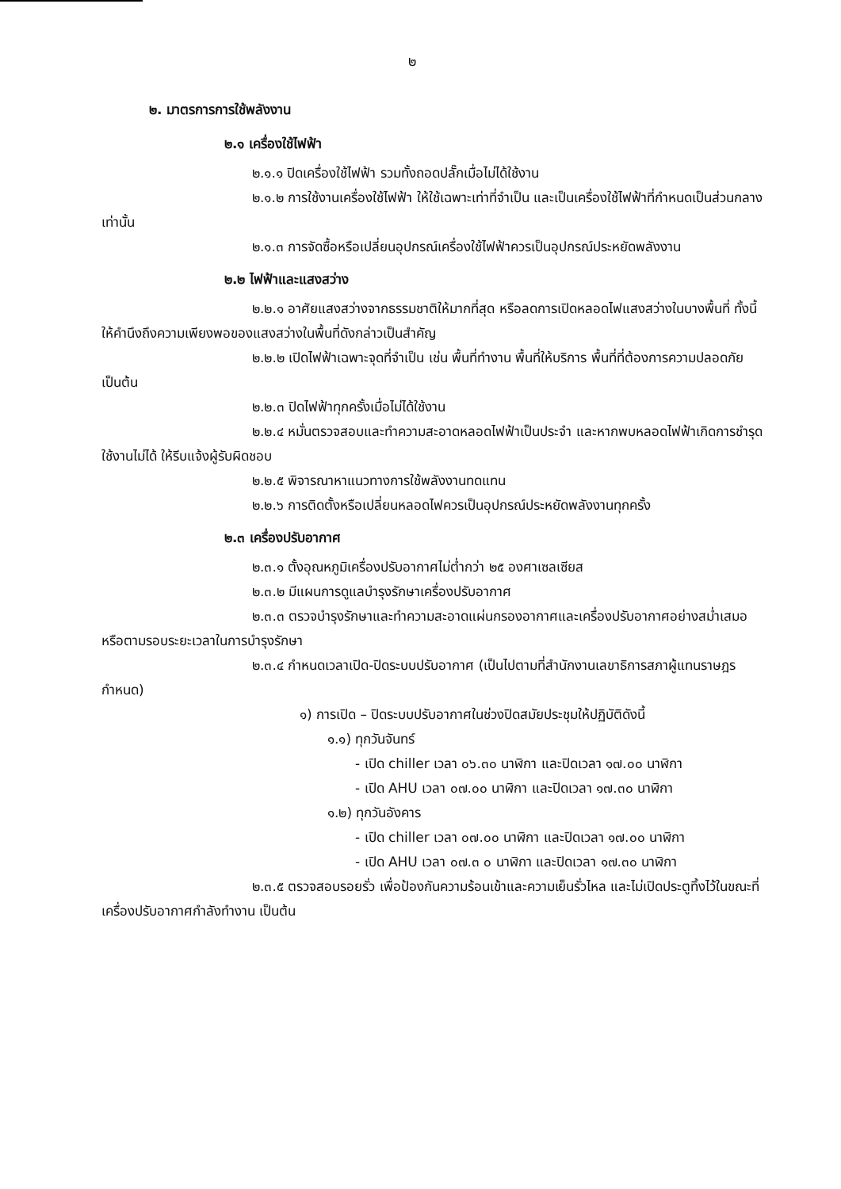๒
๒. มาตรการการใช้พลังงาน
๒.๑ เครื่องใช้ไฟฟ้า
๒.๑.๑ ปิดเครื่องใช้ไฟฟ้า รวมทั้งถอดปลั๊กเมื่อไม่ได้ใช้งาน
๒.๑.๒ การใช้งานเครื่องใช้ไฟฟ้า ให้ใช้เฉพาะเท่าที่จำเป็น และเป็นเครื่องใช้ไฟฟ้าที่กำหนดเป็นส่วนกลางเท่านั้น
๒.๑.๓ การจัดซื้อหรือเปลี่ยนอุปกรณ์เครื่องใช้ไฟฟ้าควรเป็นอุปกรณ์ประหยัดพลังงาน
๒.๒ ไฟฟ้าและแสงสว่าง
๒.๒.๑ อาศัยแสงสว่างจากธรรมชาติให้มากที่สุด หรือลดการเปิดหลอดไฟแสงสว่างในบางพื้นที่ ทั้งนี้ ให้คำนึงถึงความเพียงพอของแสงสว่างในพื้นที่ดังกล่าวเป็นสำคัญ
๒.๒.๒ เปิดไฟฟ้าเฉพาะจุดที่จำเป็น เช่น พื้นที่ทำงาน พื้นที่ให้บริการ พื้นที่ที่ต้องการความปลอดภัย เป็นต้น
๒.๒.๓ ปิดไฟฟ้าทุกครั้งเมื่อไม่ได้ใช้งาน
๒.๒.๔ หมั่นตรวจสอบและทำความสะอาดหลอดไฟฟ้าเป็นประจำ และหากพบหลอดไฟฟ้าเกิดการชำรุดใช้งานไม่ได้ ให้รีบแจ้งผู้รับผิดชอบ
๒.๒.๕ พิจารณาหาแนวทางการใช้พลังงานทดแทน
๒.๒.๖ การติดตั้งหรือเปลี่ยนหลอดไฟควรเป็นอุปกรณ์ประหยัดพลังงานทุกครั้ง
๒.๓ เครื่องปรับอากาศ
๒.๓.๑ ตั้งอุณหภูมิเครื่องปรับอากาศไม่ต่ำกว่า ๒๕ องศาเซลเซียส
๒.๓.๒ มีแผนการดูแลบำรุงรักษาเครื่องปรับอากาศ
๒.๓.๓ ตรวจบำรุงรักษาและทำความสะอาดแผ่นกรองอากาศและเครื่องปรับอากาศอย่างสม่ำเสมอหรือตามรอบระยะเวลาในการบำรุงรักษา
๒.๓.๔ กำหนดเวลาเปิด-ปิดระบบปรับอากาศ (เป็นไปตามที่สำนักงานเลขาธิการสภาผู้แทนราษฎรกำหนด)
๑) การเปิด – ปิดระบบปรับอากาศในช่วงปิดสมัยประชุมให้ปฏิบัติดังนี้
๑.๑) ทุกวันจันทร์
- เปิด chiller เวลา ๐๖.๓๐ นาฬิกา และปิดเวลา ๑๗.๐๐ นาฬิกา
- เปิด AHU เวลา ๐๗.๐๐ นาฬิกา และปิดเวลา ๑๗.๓๐ นาฬิกา
๑.๒) ทุกวันอังคาร
- เปิด chiller เวลา ๐๗.๐๐ นาฬิกา และปิดเวลา ๑๗.๐๐ นาฬิกา
- เปิด AHU เวลา ๐๗.๓ ๐ นาฬิกา และปิดเวลา ๑๗.๓๐ นาฬิกา
๒.๓.๕ ตรวจสอบรอยรั่ว เพื่อป้องกันความร้อนเข้าและความเย็นรั่วไหล และไม่เปิดประตูทิ้งไว้ในขณะที่เครื่องปรับอากาศกำลังทำงาน เป็นต้น